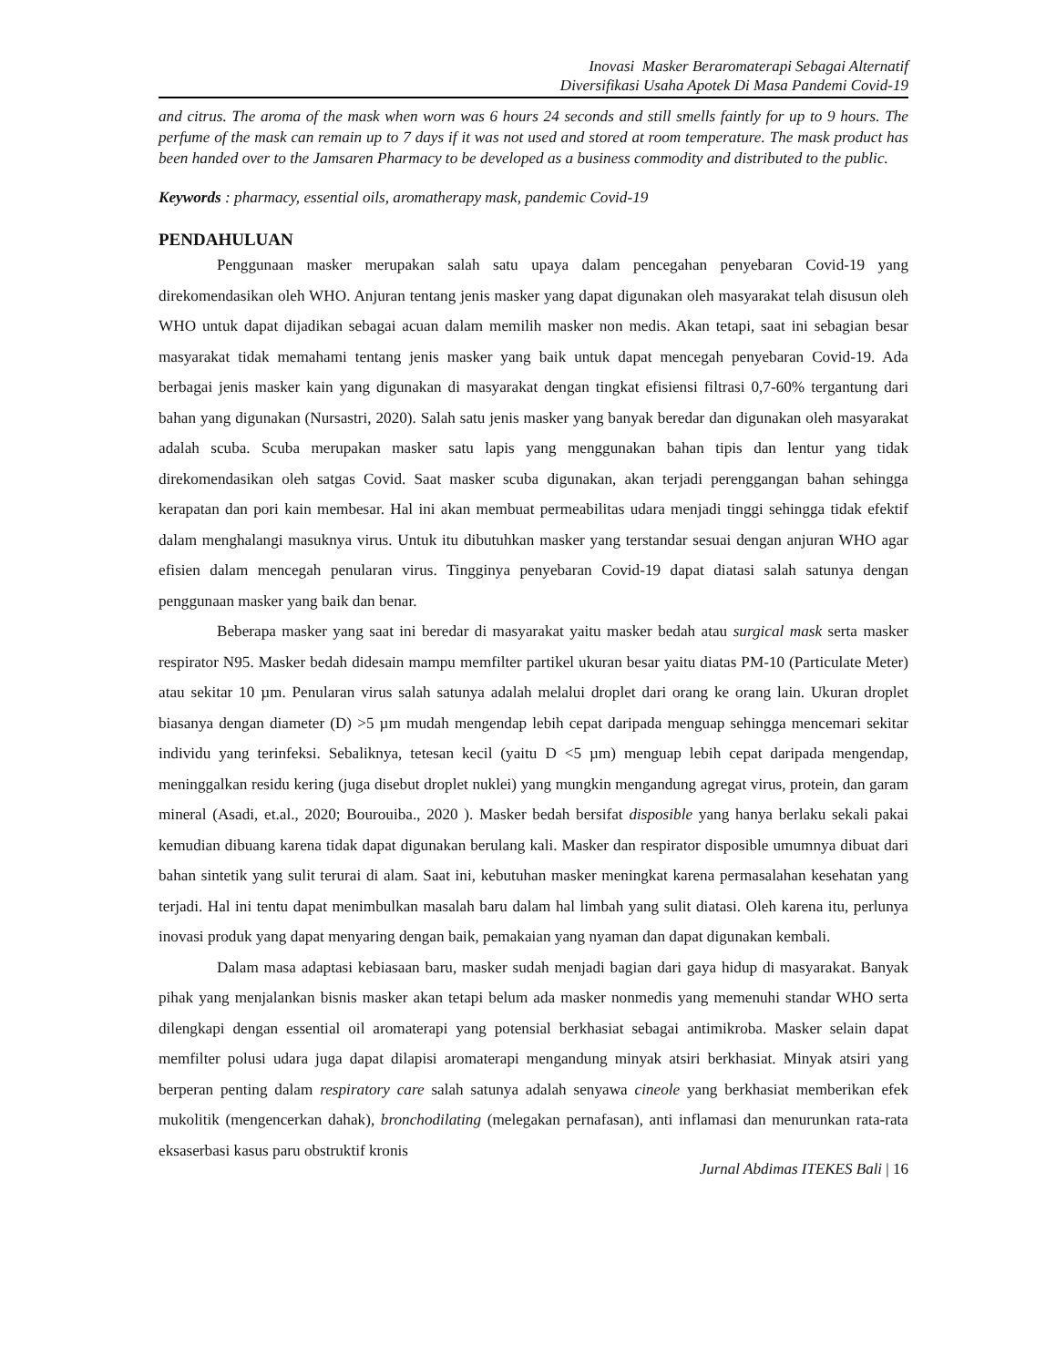Inovasi Masker Beraromaterapi Sebagai Alternatif
Diversifikasi Usaha Apotek Di Masa Pandemi Covid-19
and citrus. The aroma of the mask when worn was 6 hours 24 seconds and still smells faintly for up to 9 hours. The perfume of the mask can remain up to 7 days if it was not used and stored at room temperature. The mask product has been handed over to the Jamsaren Pharmacy to be developed as a business commodity and distributed to the public.
Keywords : pharmacy, essential oils, aromatherapy mask, pandemic Covid-19
PENDAHULUAN
Penggunaan masker merupakan salah satu upaya dalam pencegahan penyebaran Covid-19 yang direkomendasikan oleh WHO. Anjuran tentang jenis masker yang dapat digunakan oleh masyarakat telah disusun oleh WHO untuk dapat dijadikan sebagai acuan dalam memilih masker non medis. Akan tetapi, saat ini sebagian besar masyarakat tidak memahami tentang jenis masker yang baik untuk dapat mencegah penyebaran Covid-19. Ada berbagai jenis masker kain yang digunakan di masyarakat dengan tingkat efisiensi filtrasi 0,7-60% tergantung dari bahan yang digunakan (Nursastri, 2020). Salah satu jenis masker yang banyak beredar dan digunakan oleh masyarakat adalah scuba. Scuba merupakan masker satu lapis yang menggunakan bahan tipis dan lentur yang tidak direkomendasikan oleh satgas Covid. Saat masker scuba digunakan, akan terjadi perenggangan bahan sehingga kerapatan dan pori kain membesar. Hal ini akan membuat permeabilitas udara menjadi tinggi sehingga tidak efektif dalam menghalangi masuknya virus. Untuk itu dibutuhkan masker yang terstandar sesuai dengan anjuran WHO agar efisien dalam mencegah penularan virus. Tingginya penyebaran Covid-19 dapat diatasi salah satunya dengan penggunaan masker yang baik dan benar.
Beberapa masker yang saat ini beredar di masyarakat yaitu masker bedah atau surgical mask serta masker respirator N95. Masker bedah didesain mampu memfilter partikel ukuran besar yaitu diatas PM-10 (Particulate Meter) atau sekitar 10 µm. Penularan virus salah satunya adalah melalui droplet dari orang ke orang lain. Ukuran droplet biasanya dengan diameter (D) >5 µm mudah mengendap lebih cepat daripada menguap sehingga mencemari sekitar individu yang terinfeksi. Sebaliknya, tetesan kecil (yaitu D <5 µm) menguap lebih cepat daripada mengendap, meninggalkan residu kering (juga disebut droplet nuklei) yang mungkin mengandung agregat virus, protein, dan garam mineral (Asadi, et.al., 2020; Bourouiba., 2020 ). Masker bedah bersifat disposible yang hanya berlaku sekali pakai kemudian dibuang karena tidak dapat digunakan berulang kali. Masker dan respirator disposible umumnya dibuat dari bahan sintetik yang sulit terurai di alam. Saat ini, kebutuhan masker meningkat karena permasalahan kesehatan yang terjadi. Hal ini tentu dapat menimbulkan masalah baru dalam hal limbah yang sulit diatasi. Oleh karena itu, perlunya inovasi produk yang dapat menyaring dengan baik, pemakaian yang nyaman dan dapat digunakan kembali.
Dalam masa adaptasi kebiasaan baru, masker sudah menjadi bagian dari gaya hidup di masyarakat. Banyak pihak yang menjalankan bisnis masker akan tetapi belum ada masker nonmedis yang memenuhi standar WHO serta dilengkapi dengan essential oil aromaterapi yang potensial berkhasiat sebagai antimikroba. Masker selain dapat memfilter polusi udara juga dapat dilapisi aromaterapi mengandung minyak atsiri berkhasiat. Minyak atsiri yang berperan penting dalam respiratory care salah satunya adalah senyawa cineole yang berkhasiat memberikan efek mukolitik (mengencerkan dahak), bronchodilating (melegakan pernafasan), anti inflamasi dan menurunkan rata-rata eksaserbasi kasus paru obstruktif kronis
Jurnal Abdimas ITEKES Bali | 16